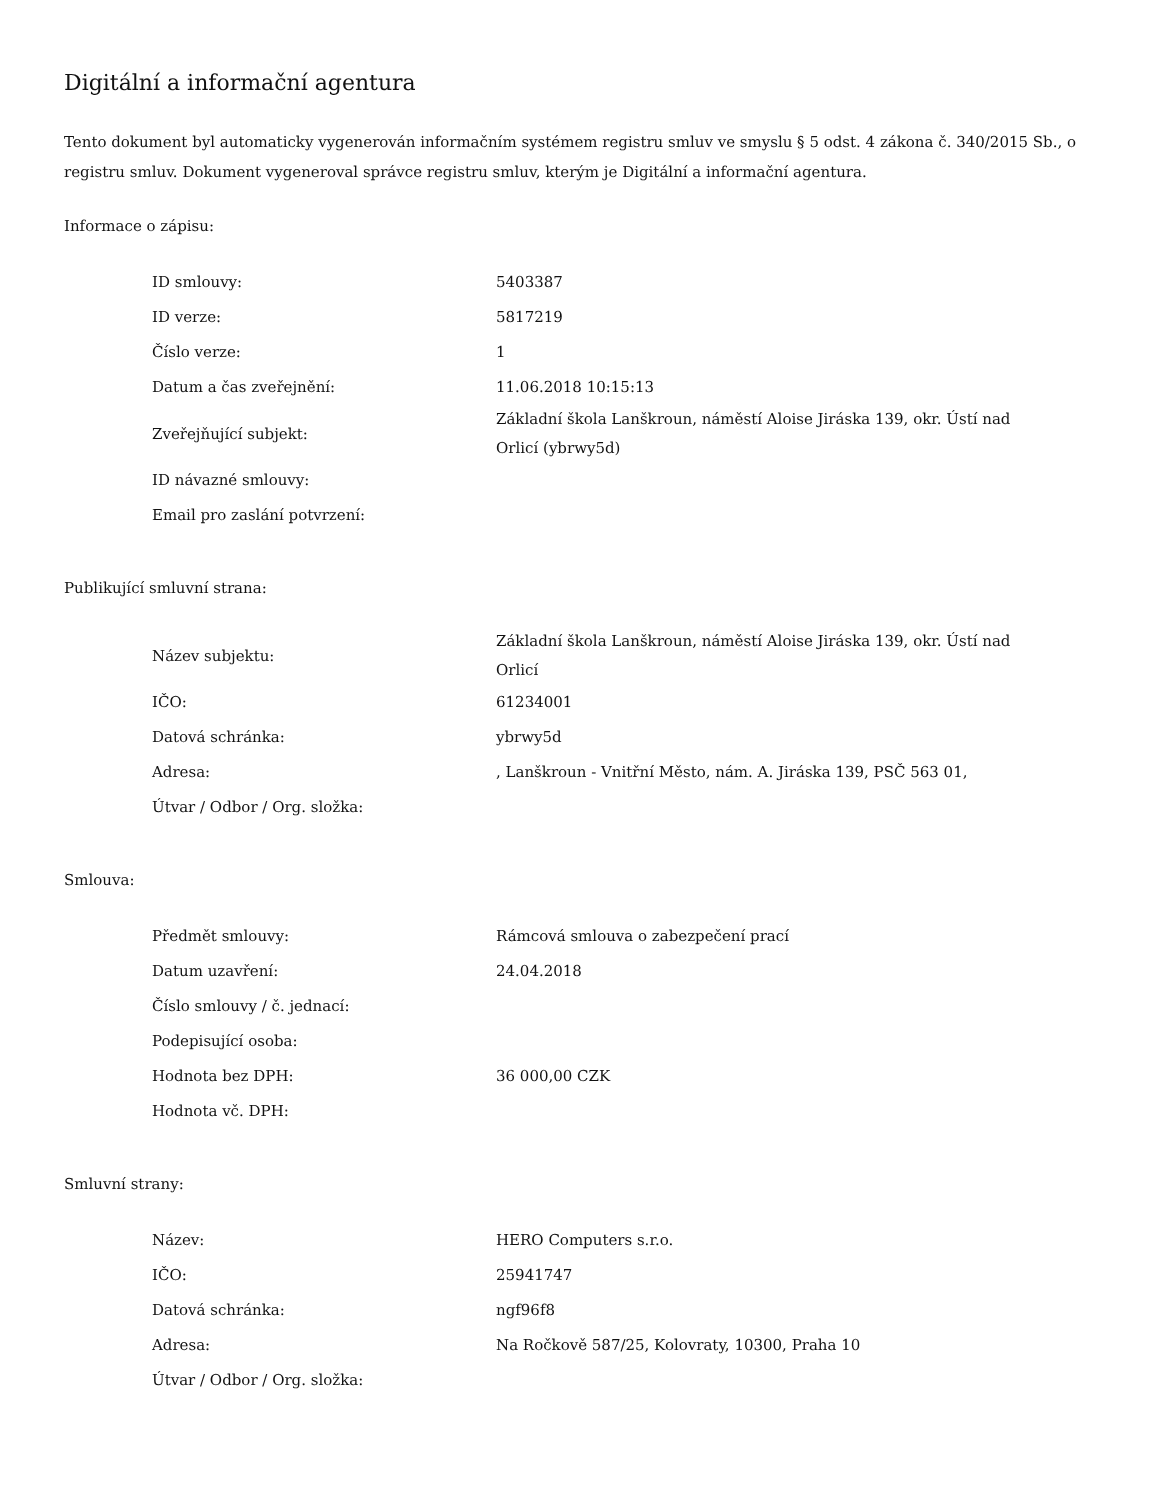Digitální a informační agentura
Tento dokument byl automaticky vygenerován informačním systémem registru smluv ve smyslu § 5 odst. 4 zákona č. 340/2015 Sb., o registru smluv. Dokument vygeneroval správce registru smluv, kterým je Digitální a informační agentura.
Informace o zápisu:
| ID smlouvy: | 5403387 |
| ID verze: | 5817219 |
| Číslo verze: | 1 |
| Datum a čas zveřejnění: | 11.06.2018 10:15:13 |
| Zveřejňující subjekt: | Základní škola Lanškroun, náměstí Aloise Jiráska 139, okr. Ústí nad Orlicí (ybrwy5d) |
| ID návazné smlouvy: | |
| Email pro zaslání potvrzení: | |
Publikující smluvní strana:
| Název subjektu: | Základní škola Lanškroun, náměstí Aloise Jiráska 139, okr. Ústí nad Orlicí |
| IČO: | 61234001 |
| Datová schránka: | ybrwy5d |
| Adresa: | , Lanškroun - Vnitřní Město, nám. A. Jiráska 139, PSČ 563 01, |
| Útvar / Odbor / Org. složka: | |
Smlouva:
| Předmět smlouvy: | Rámcová smlouva o zabezpečení prací |
| Datum uzavření: | 24.04.2018 |
| Číslo smlouvy / č. jednací: | |
| Podepisující osoba: | |
| Hodnota bez DPH: | 36 000,00 CZK |
| Hodnota vč. DPH: | |
Smluvní strany:
| Název: | HERO Computers s.r.o. |
| IČO: | 25941747 |
| Datová schránka: | ngf96f8 |
| Adresa: | Na Ročkově 587/25, Kolovraty, 10300, Praha 10 |
| Útvar / Odbor / Org. složka: | |